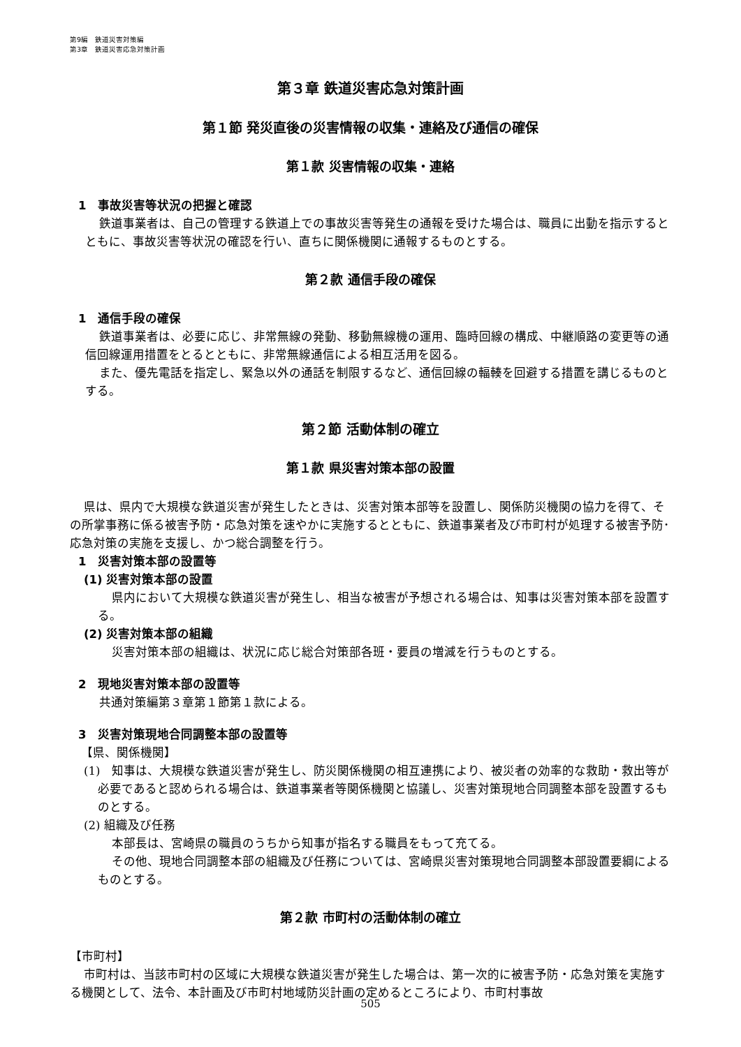第9編　鉄道災害対策編
第3章　鉄道災害応急対策計画
第３章 鉄道災害応急対策計画
第１節 発災直後の災害情報の収集・連絡及び通信の確保
第１款 災害情報の収集・連絡
1　事故災害等状況の把握と確認
鉄道事業者は、自己の管理する鉄道上での事故災害等発生の通報を受けた場合は、職員に出動を指示するとともに、事故災害等状況の確認を行い、直ちに関係機関に通報するものとする。
第２款 通信手段の確保
1　通信手段の確保
鉄道事業者は、必要に応じ、非常無線の発動、移動無線機の運用、臨時回線の構成、中継順路の変更等の通信回線運用措置をとるとともに、非常無線通信による相互活用を図る。
また、優先電話を指定し、緊急以外の通話を制限するなど、通信回線の輻輳を回避する措置を講じるものとする。
第２節 活動体制の確立
第１款 県災害対策本部の設置
県は、県内で大規模な鉄道災害が発生したときは、災害対策本部等を設置し、関係防災機関の協力を得て、その所掌事務に係る被害予防・応急対策を速やかに実施するとともに、鉄道事業者及び市町村が処理する被害予防･応急対策の実施を支援し、かつ総合調整を行う。
1　災害対策本部の設置等
(1) 災害対策本部の設置
県内において大規模な鉄道災害が発生し、相当な被害が予想される場合は、知事は災害対策本部を設置する。
(2) 災害対策本部の組織
災害対策本部の組織は、状況に応じ総合対策部各班・要員の増減を行うものとする。
2　現地災害対策本部の設置等
共通対策編第３章第１節第１款による。
3　災害対策現地合同調整本部の設置等
【県、関係機関】
(1)　知事は、大規模な鉄道災害が発生し、防災関係機関の相互連携により、被災者の効率的な救助・救出等が必要であると認められる場合は、鉄道事業者等関係機関と協議し、災害対策現地合同調整本部を設置するものとする。
(2) 組織及び任務
本部長は、宮崎県の職員のうちから知事が指名する職員をもって充てる。
その他、現地合同調整本部の組織及び任務については、宮崎県災害対策現地合同調整本部設置要綱によるものとする。
第２款 市町村の活動体制の確立
【市町村】
市町村は、当該市町村の区域に大規模な鉄道災害が発生した場合は、第一次的に被害予防・応急対策を実施する機関として、法令、本計画及び市町村地域防災計画の定めるところにより、市町村事故
505